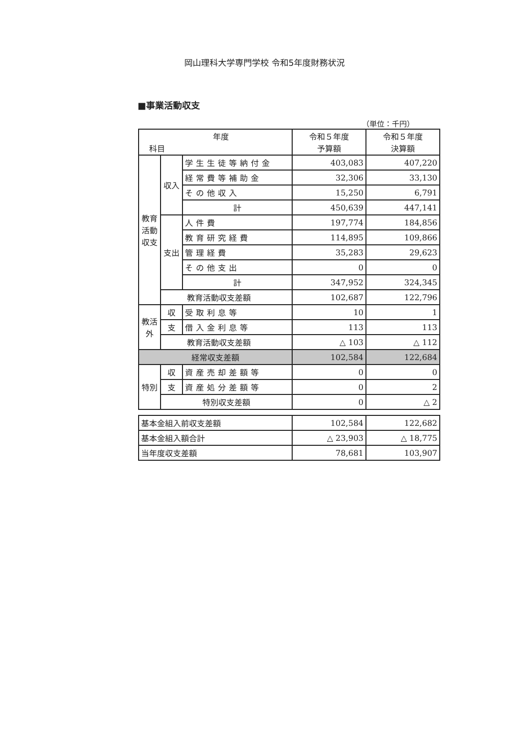岡山理科大学専門学校 令和5年度財務状況
■事業活動収支
（単位：千円）
| 年度 科目 | | | 令和５年度 予算額 | 令和５年度 決算額 |
| --- | --- | --- | --- | --- |
| 教育活動収支 | 収入 | 学生生徒等納付金 | 403,083 | 407,220 |
| | | 経常費等補助金 | 32,306 | 33,130 |
| | | その他収入 | 15,250 | 6,791 |
| | | 計 | 450,639 | 447,141 |
| | 支出 | 人件費 | 197,774 | 184,856 |
| | | 教育研究経費 | 114,895 | 109,866 |
| | | 管理経費 | 35,283 | 29,623 |
| | | その他支出 | 0 | 0 |
| | | 計 | 347,952 | 324,345 |
| | 教育活動収支差額 | | 102,687 | 122,796 |
| 教活外 | 収 | 受取利息等 | 10 | 1 |
| | 支 | 借入金利息等 | 113 | 113 |
| | 教育活動収支差額 | | △ 103 | △ 112 |
| 経常収支差額 | | | 102,584 | 122,684 |
| 特別 | 収 | 資産売却差額等 | 0 | 0 |
| | 支 | 資産処分差額等 | 0 | 2 |
| | 特別収支差額 | | 0 | △ 2 |
| 基本金組入前収支差額 | | | 102,584 | 122,682 |
| 基本金組入額合計 | | | △ 23,903 | △ 18,775 |
| 当年度収支差額 | | | 78,681 | 103,907 |